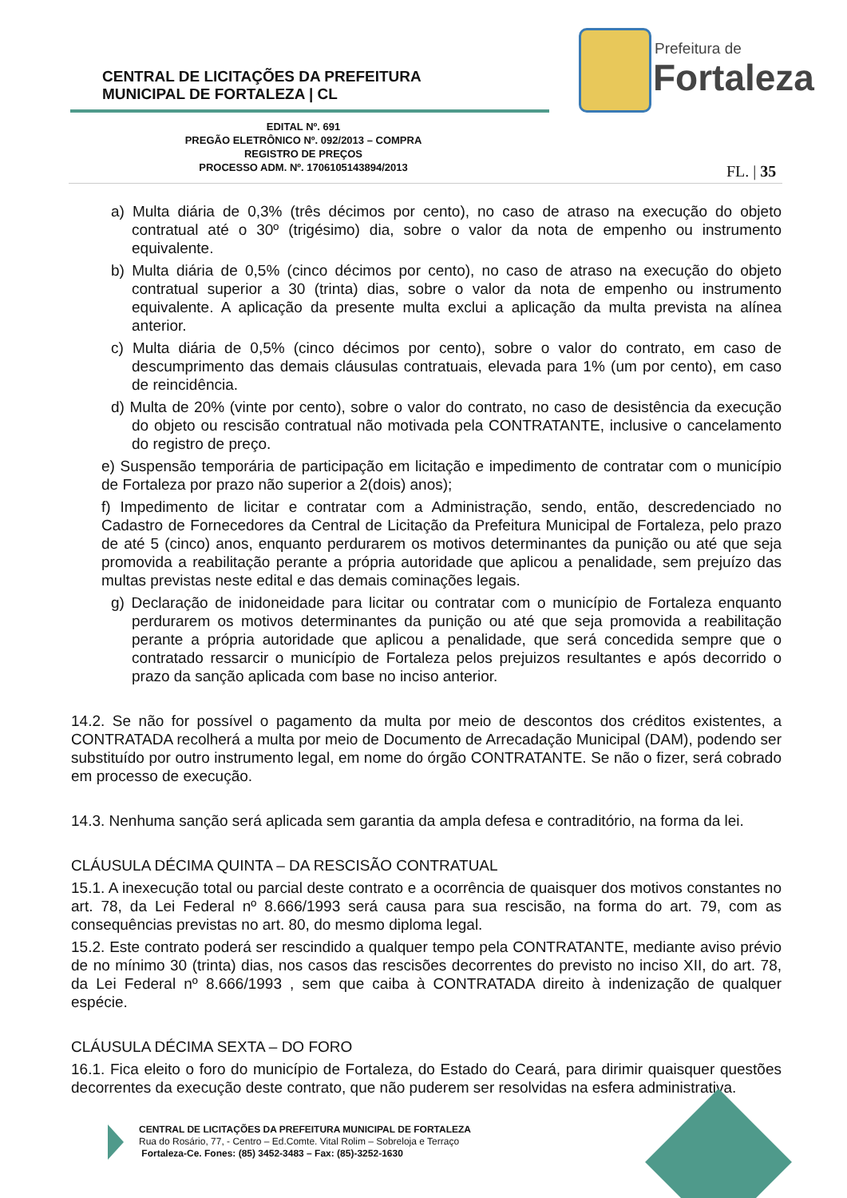CENTRAL DE LICITAÇÕES DA PREFEITURA
MUNICIPAL DE FORTALEZA | CL
Prefeitura de
Fortaleza
EDITAL Nº. 691
PREGÃO ELETRÔNICO Nº. 092/2013 – COMPRA
REGISTRO DE PREÇOS
PROCESSO ADM. Nº. 1706105143894/2013
FL. | 35
a) Multa diária de 0,3% (três décimos por cento), no caso de atraso na execução do objeto contratual até o 30º (trigésimo) dia, sobre o valor da nota de empenho ou instrumento equivalente.
b) Multa diária de 0,5% (cinco décimos por cento), no caso de atraso na execução do objeto contratual superior a 30 (trinta) dias, sobre o valor da nota de empenho ou instrumento equivalente. A aplicação da presente multa exclui a aplicação da multa prevista na alínea anterior.
c) Multa diária de 0,5% (cinco décimos por cento), sobre o valor do contrato, em caso de descumprimento das demais cláusulas contratuais, elevada para 1% (um por cento), em caso de reincidência.
d) Multa de 20% (vinte por cento), sobre o valor do contrato, no caso de desistência da execução do objeto ou rescisão contratual não motivada pela CONTRATANTE, inclusive o cancelamento do registro de preço.
e) Suspensão temporária de participação em licitação e impedimento de contratar com o município de Fortaleza por prazo não superior a 2(dois) anos);
f) Impedimento de licitar e contratar com a Administração, sendo, então, descredenciado no Cadastro de Fornecedores da Central de Licitação da Prefeitura Municipal de Fortaleza, pelo prazo de até 5 (cinco) anos, enquanto perdurarem os motivos determinantes da punição ou até que seja promovida a reabilitação perante a própria autoridade que aplicou a penalidade, sem prejuízo das multas previstas neste edital e das demais cominações legais.
g) Declaração de inidoneidade para licitar ou contratar com o município de Fortaleza enquanto perdurarem os motivos determinantes da punição ou até que seja promovida a reabilitação perante a própria autoridade que aplicou a penalidade, que será concedida sempre que o contratado ressarcir o município de Fortaleza pelos prejuizos resultantes e após decorrido o prazo da sanção aplicada com base no inciso anterior.
14.2. Se não for possível o pagamento da multa por meio de descontos dos créditos existentes, a CONTRATADA recolherá a multa por meio de Documento de Arrecadação Municipal (DAM), podendo ser substituído por outro instrumento legal, em nome do órgão CONTRATANTE. Se não o fizer, será cobrado em processo de execução.
14.3. Nenhuma sanção será aplicada sem garantia da ampla defesa e contraditório, na forma da lei.
CLÁUSULA DÉCIMA QUINTA – DA RESCISÃO CONTRATUAL
15.1. A inexecução total ou parcial deste contrato e a ocorrência de quaisquer dos motivos constantes no art. 78, da Lei Federal nº 8.666/1993 será causa para sua rescisão, na forma do art. 79, com as consequências previstas no art. 80, do mesmo diploma legal.
15.2. Este contrato poderá ser rescindido a qualquer tempo pela CONTRATANTE, mediante aviso prévio de no mínimo 30 (trinta) dias, nos casos das rescisões decorrentes do previsto no inciso XII, do art. 78, da Lei Federal nº 8.666/1993 , sem que caiba à CONTRATADA direito à indenização de qualquer espécie.
CLÁUSULA DÉCIMA SEXTA – DO FORO
16.1. Fica eleito o foro do município de Fortaleza, do Estado do Ceará, para dirimir quaisquer questões decorrentes da execução deste contrato, que não puderem ser resolvidas na esfera administrativa.
CENTRAL DE LICITAÇÕES DA PREFEITURA MUNICIPAL DE FORTALEZA
Rua do Rosário, 77, - Centro – Ed.Comte. Vital Rolim – Sobreloja e Terraço
Fortaleza-Ce. Fones: (85) 3452-3483 – Fax: (85)-3252-1630